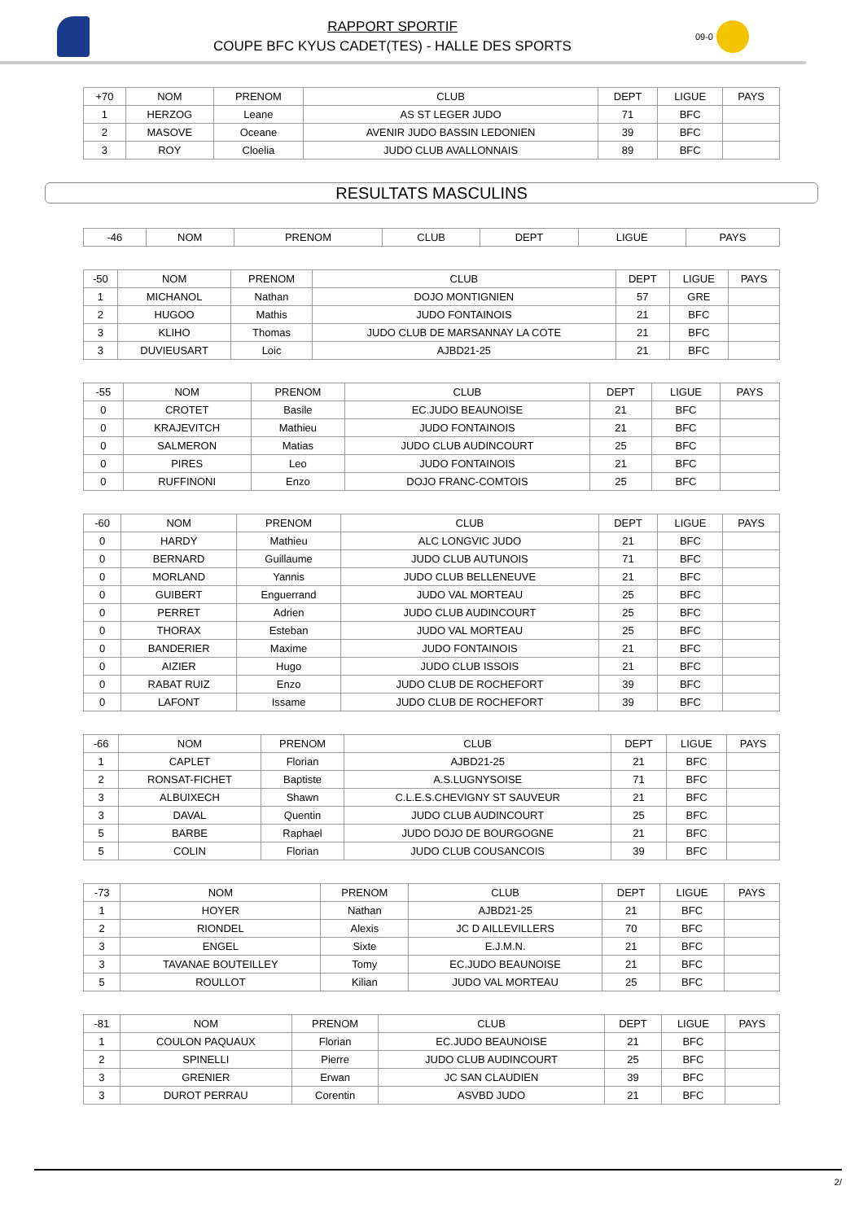RAPPORT SPORTIF
COUPE BFC KYUS CADET(TES) - HALLE DES SPORTS
09-0
| +70 | NOM | PRENOM | CLUB | DEPT | LIGUE | PAYS |
| --- | --- | --- | --- | --- | --- | --- |
| 1 | HERZOG | Leane | AS ST LEGER JUDO | 71 | BFC | |
| 2 | MASOVE | Oceane | AVENIR JUDO BASSIN LEDONIEN | 39 | BFC | |
| 3 | ROY | Cloelia | JUDO CLUB AVALLONNAIS | 89 | BFC | |
RESULTATS MASCULINS
| -46 | NOM | PRENOM | CLUB | DEPT | LIGUE | PAYS |
| --- | --- | --- | --- | --- | --- | --- |
| -50 | NOM | PRENOM | CLUB | DEPT | LIGUE | PAYS |
| --- | --- | --- | --- | --- | --- | --- |
| 1 | MICHANOL | Nathan | DOJO MONTIGNIEN | 57 | GRE | |
| 2 | HUGOO | Mathis | JUDO FONTAINOIS | 21 | BFC | |
| 3 | KLIHO | Thomas | JUDO CLUB DE MARSANNAY LA COTE | 21 | BFC | |
| 3 | DUVIEUSART | Loic | AJBD21-25 | 21 | BFC | |
| -55 | NOM | PRENOM | CLUB | DEPT | LIGUE | PAYS |
| --- | --- | --- | --- | --- | --- | --- |
| 0 | CROTET | Basile | EC.JUDO BEAUNOISE | 21 | BFC | |
| 0 | KRAJEVITCH | Mathieu | JUDO FONTAINOIS | 21 | BFC | |
| 0 | SALMERON | Matias | JUDO CLUB AUDINCOURT | 25 | BFC | |
| 0 | PIRES | Leo | JUDO FONTAINOIS | 21 | BFC | |
| 0 | RUFFINONI | Enzo | DOJO FRANC-COMTOIS | 25 | BFC | |
| -60 | NOM | PRENOM | CLUB | DEPT | LIGUE | PAYS |
| --- | --- | --- | --- | --- | --- | --- |
| 0 | HARDY | Mathieu | ALC LONGVIC JUDO | 21 | BFC | |
| 0 | BERNARD | Guillaume | JUDO CLUB AUTUNOIS | 71 | BFC | |
| 0 | MORLAND | Yannis | JUDO CLUB BELLENEUVE | 21 | BFC | |
| 0 | GUIBERT | Enguerrand | JUDO VAL MORTEAU | 25 | BFC | |
| 0 | PERRET | Adrien | JUDO CLUB AUDINCOURT | 25 | BFC | |
| 0 | THORAX | Esteban | JUDO VAL MORTEAU | 25 | BFC | |
| 0 | BANDERIER | Maxime | JUDO FONTAINOIS | 21 | BFC | |
| 0 | AIZIER | Hugo | JUDO CLUB ISSOIS | 21 | BFC | |
| 0 | RABAT RUIZ | Enzo | JUDO CLUB DE ROCHEFORT | 39 | BFC | |
| 0 | LAFONT | Issame | JUDO CLUB DE ROCHEFORT | 39 | BFC | |
| -66 | NOM | PRENOM | CLUB | DEPT | LIGUE | PAYS |
| --- | --- | --- | --- | --- | --- | --- |
| 1 | CAPLET | Florian | AJBD21-25 | 21 | BFC | |
| 2 | RONSAT-FICHET | Baptiste | A.S.LUGNYSOISE | 71 | BFC | |
| 3 | ALBUIXECH | Shawn | C.L.E.S.CHEVIGNY ST SAUVEUR | 21 | BFC | |
| 3 | DAVAL | Quentin | JUDO CLUB AUDINCOURT | 25 | BFC | |
| 5 | BARBE | Raphael | JUDO DOJO DE BOURGOGNE | 21 | BFC | |
| 5 | COLIN | Florian | JUDO CLUB COUSANCOIS | 39 | BFC | |
| -73 | NOM | PRENOM | CLUB | DEPT | LIGUE | PAYS |
| --- | --- | --- | --- | --- | --- | --- |
| 1 | HOYER | Nathan | AJBD21-25 | 21 | BFC | |
| 2 | RIONDEL | Alexis | JC D AILLEVILLERS | 70 | BFC | |
| 3 | ENGEL | Sixte | E.J.M.N. | 21 | BFC | |
| 3 | TAVANAE BOUTEILLEY | Tomy | EC.JUDO BEAUNOISE | 21 | BFC | |
| 5 | ROULLOT | Kilian | JUDO VAL MORTEAU | 25 | BFC | |
| -81 | NOM | PRENOM | CLUB | DEPT | LIGUE | PAYS |
| --- | --- | --- | --- | --- | --- | --- |
| 1 | COULON PAQUAUX | Florian | EC.JUDO BEAUNOISE | 21 | BFC | |
| 2 | SPINELLI | Pierre | JUDO CLUB AUDINCOURT | 25 | BFC | |
| 3 | GRENIER | Erwan | JC SAN CLAUDIEN | 39 | BFC | |
| 3 | DUROT PERRAU | Corentin | ASVBD JUDO | 21 | BFC | |
2/